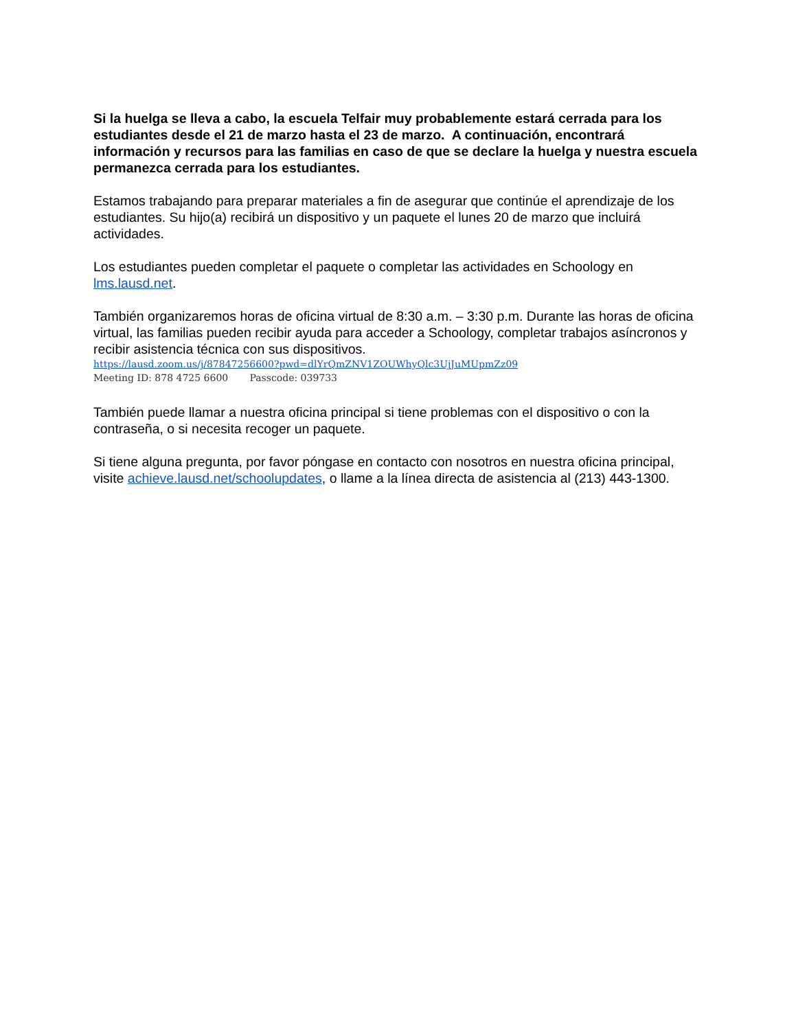Si la huelga se lleva a cabo, la escuela Telfair muy probablemente estará cerrada para los estudiantes desde el 21 de marzo hasta el 23 de marzo. A continuación, encontrará información y recursos para las familias en caso de que se declare la huelga y nuestra escuela permanezca cerrada para los estudiantes.
Estamos trabajando para preparar materiales a fin de asegurar que continúe el aprendizaje de los estudiantes. Su hijo(a) recibirá un dispositivo y un paquete el lunes 20 de marzo que incluirá actividades.
Los estudiantes pueden completar el paquete o completar las actividades en Schoology en lms.lausd.net.
También organizaremos horas de oficina virtual de 8:30 a.m. – 3:30 p.m. Durante las horas de oficina virtual, las familias pueden recibir ayuda para acceder a Schoology, completar trabajos asíncronos y recibir asistencia técnica con sus dispositivos.
https://lausd.zoom.us/j/87847256600?pwd=dlYrQmZNV1ZOUWhyQlc3UjJuMUpmZz09
Meeting ID: 878 4725 6600 Passcode: 039733
También puede llamar a nuestra oficina principal si tiene problemas con el dispositivo o con la contraseña, o si necesita recoger un paquete.
Si tiene alguna pregunta, por favor póngase en contacto con nosotros en nuestra oficina principal, visite achieve.lausd.net/schoolupdates, o llame a la línea directa de asistencia al (213) 443-1300.